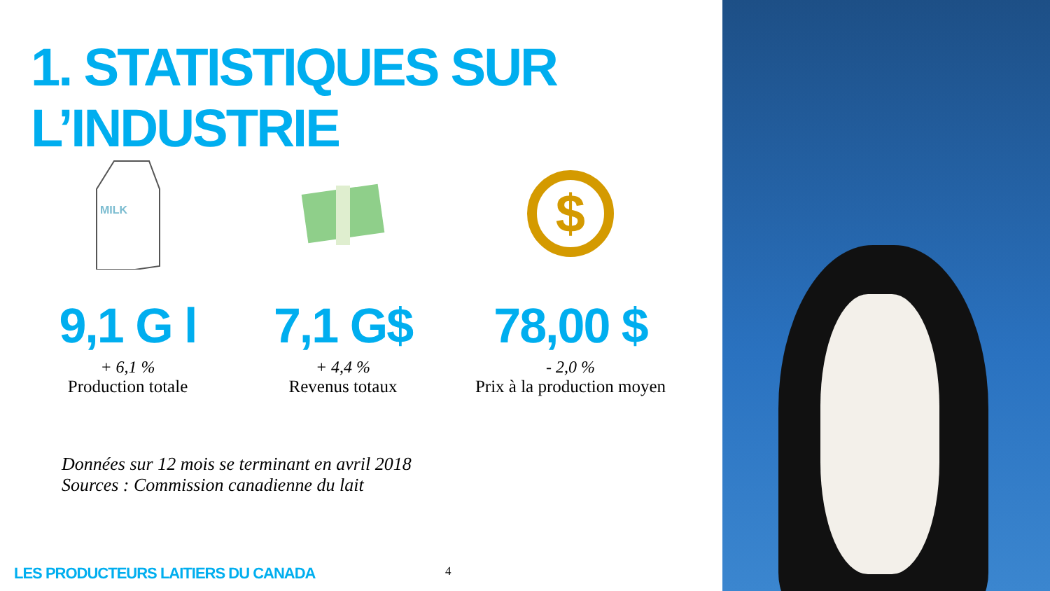1. STATISTIQUES SUR L’INDUSTRIE
MILK
9,1 G l
+ 6,1 %
Production totale
7,1 G$
+ 4,4 %
Revenus totaux
$
78,00 $
- 2,0 %
Prix à la production moyen
Données sur 12 mois se terminant en avril 2018
Sources : Commission canadienne du lait
LES PRODUCTEURS LAITIERS DU CANADA
4